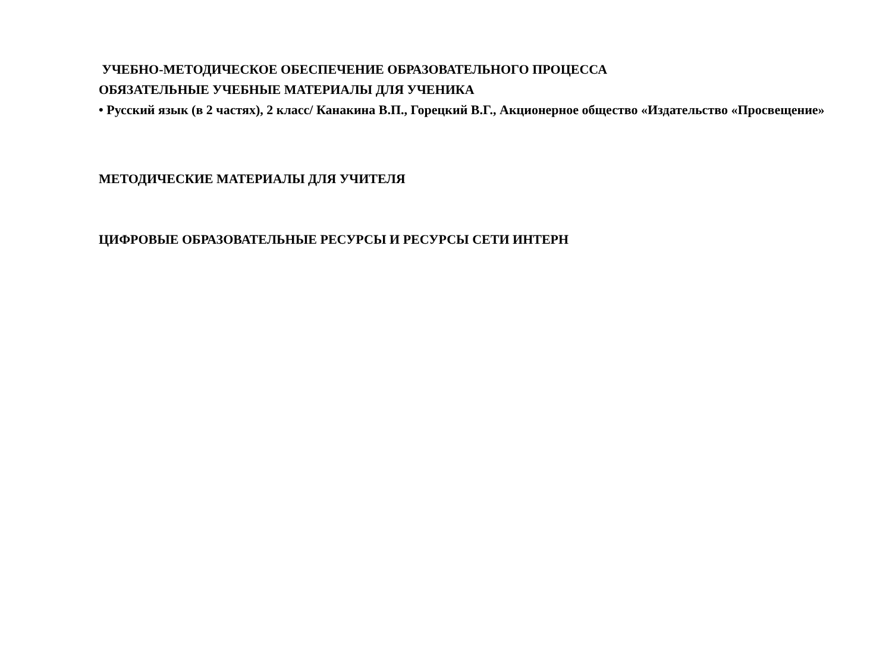УЧЕБНО-МЕТОДИЧЕСКОЕ ОБЕСПЕЧЕНИЕ ОБРАЗОВАТЕЛЬНОГО ПРОЦЕССА
ОБЯЗАТЕЛЬНЫЕ УЧЕБНЫЕ МАТЕРИАЛЫ ДЛЯ УЧЕНИКА
• Русский язык (в 2 частях), 2 класс/ Канакина В.П., Горецкий В.Г., Акционерное общество «Издательство «Просвещение»
МЕТОДИЧЕСКИЕ МАТЕРИАЛЫ ДЛЯ УЧИТЕЛЯ
ЦИФРОВЫЕ ОБРАЗОВАТЕЛЬНЫЕ РЕСУРСЫ И РЕСУРСЫ СЕТИ ИНТЕРН